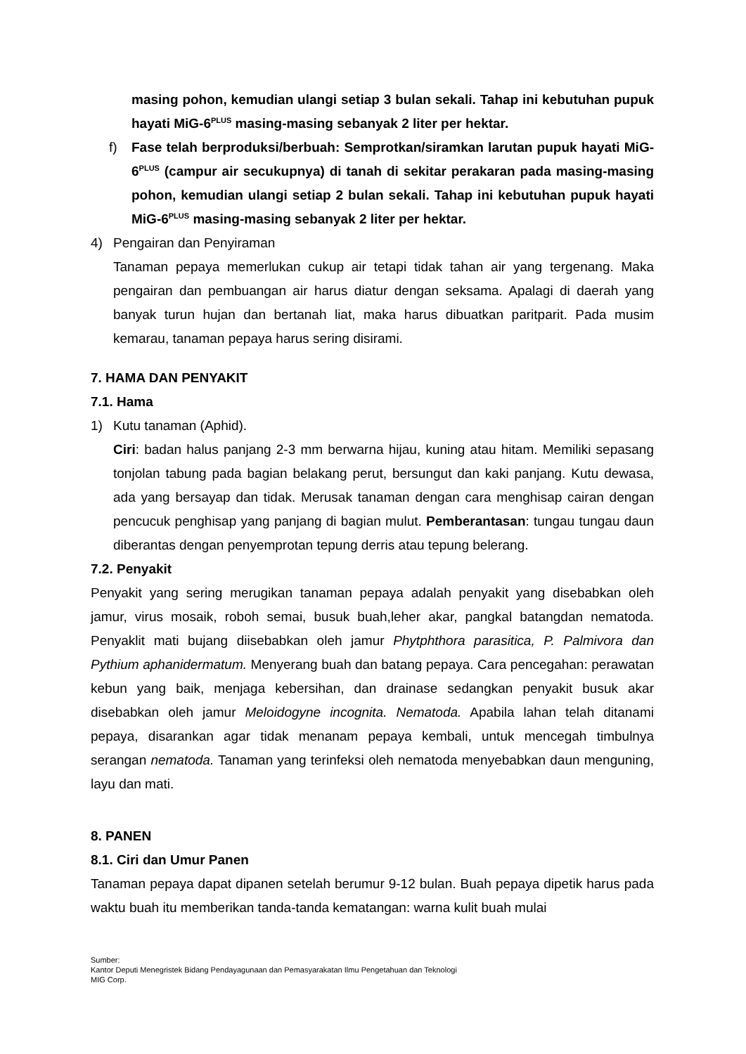masing pohon, kemudian ulangi setiap 3 bulan sekali. Tahap ini kebutuhan pupuk hayati MiG-6<sup>PLUS</sup> masing-masing sebanyak 2 liter per hektar.
f) Fase telah berproduksi/berbuah: Semprotkan/siramkan larutan pupuk hayati MiG-6<sup>PLUS</sup> (campur air secukupnya) di tanah di sekitar perakaran pada masing-masing pohon, kemudian ulangi setiap 2 bulan sekali. Tahap ini kebutuhan pupuk hayati MiG-6<sup>PLUS</sup> masing-masing sebanyak 2 liter per hektar.
4) Pengairan dan Penyiraman
Tanaman pepaya memerlukan cukup air tetapi tidak tahan air yang tergenang. Maka pengairan dan pembuangan air harus diatur dengan seksama. Apalagi di daerah yang banyak turun hujan dan bertanah liat, maka harus dibuatkan paritparit. Pada musim kemarau, tanaman pepaya harus sering disirami.
7. HAMA DAN PENYAKIT
7.1. Hama
1) Kutu tanaman (Aphid).
Ciri: badan halus panjang 2-3 mm berwarna hijau, kuning atau hitam. Memiliki sepasang tonjolan tabung pada bagian belakang perut, bersungut dan kaki panjang. Kutu dewasa, ada yang bersayap dan tidak. Merusak tanaman dengan cara menghisap cairan dengan pencucuk penghisap yang panjang di bagian mulut. Pemberantasan: tungau tungau daun diberantas dengan penyemprotan tepung derris atau tepung belerang.
7.2. Penyakit
Penyakit yang sering merugikan tanaman pepaya adalah penyakit yang disebabkan oleh jamur, virus mosaik, roboh semai, busuk buah,leher akar, pangkal batangdan nematoda. Penyaklit mati bujang diisebabkan oleh jamur Phytphthora parasitica, P. Palmivora dan Pythium aphanidermatum. Menyerang buah dan batang pepaya. Cara pencegahan: perawatan kebun yang baik, menjaga kebersihan, dan drainase sedangkan penyakit busuk akar disebabkan oleh jamur Meloidogyne incognita. Nematoda. Apabila lahan telah ditanami pepaya, disarankan agar tidak menanam pepaya kembali, untuk mencegah timbulnya serangan nematoda. Tanaman yang terinfeksi oleh nematoda menyebabkan daun menguning, layu dan mati.
8. PANEN
8.1. Ciri dan Umur Panen
Tanaman pepaya dapat dipanen setelah berumur 9-12 bulan. Buah pepaya dipetik harus pada waktu buah itu memberikan tanda-tanda kematangan: warna kulit buah mulai
Sumber:
Kantor Deputi Menegristek Bidang Pendayagunaan dan Pemasyarakatan Ilmu Pengetahuan dan Teknologi
MIG Corp.